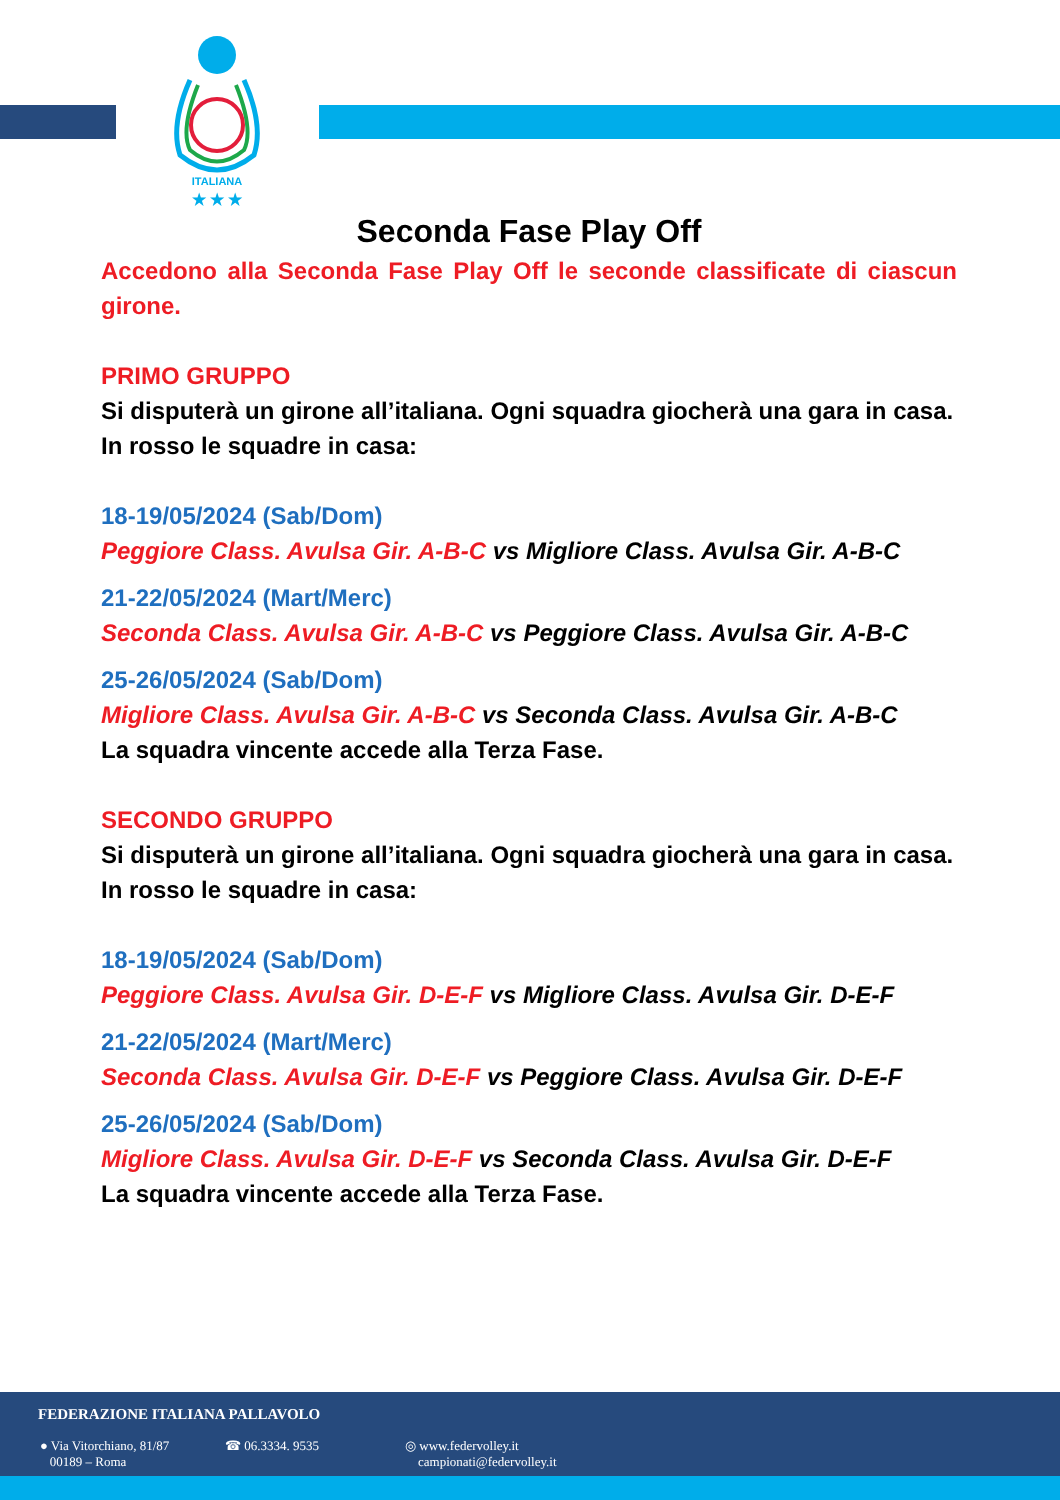ITALIANA
★ ★ ★
Seconda Fase Play Off
Accedono alla Seconda Fase Play Off le seconde classificate di ciascun girone.
PRIMO GRUPPO
Si disputerà un girone all’italiana. Ogni squadra giocherà una gara in casa.
In rosso le squadre in casa:
18-19/05/2024 (Sab/Dom)
Peggiore Class. Avulsa Gir. A-B-C vs Migliore Class. Avulsa Gir. A-B-C
21-22/05/2024 (Mart/Merc)
Seconda Class. Avulsa Gir. A-B-C vs Peggiore Class. Avulsa Gir. A-B-C
25-26/05/2024 (Sab/Dom)
Migliore Class. Avulsa Gir. A-B-C vs Seconda Class. Avulsa Gir. A-B-C
La squadra vincente accede alla Terza Fase.
SECONDO GRUPPO
Si disputerà un girone all’italiana. Ogni squadra giocherà una gara in casa.
In rosso le squadre in casa:
18-19/05/2024 (Sab/Dom)
Peggiore Class. Avulsa Gir. D-E-F vs Migliore Class. Avulsa Gir. D-E-F
21-22/05/2024 (Mart/Merc)
Seconda Class. Avulsa Gir. D-E-F vs Peggiore Class. Avulsa Gir. D-E-F
25-26/05/2024 (Sab/Dom)
Migliore Class. Avulsa Gir. D-E-F vs Seconda Class. Avulsa Gir. D-E-F
La squadra vincente accede alla Terza Fase.
FEDERAZIONE ITALIANA PALLAVOLO
● Via Vitorchiano, 81/87
00189 – Roma
☎ 06.3334. 9535
◎ www.federvolley.it
campionati@federvolley.it